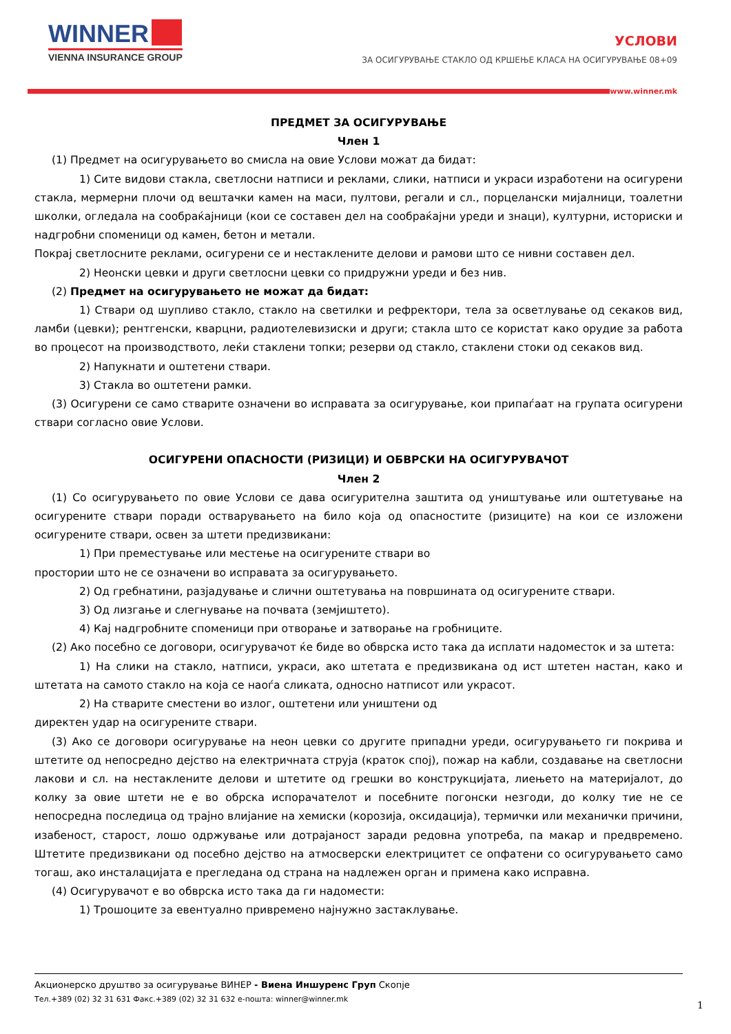WINNER
VIENNA INSURANCE GROUP
УСЛОВИ
ЗА ОСИГУРУВАЊЕ СТАКЛО ОД КРШЕЊЕ КЛАСА НА ОСИГУРУВАЊЕ 08+09
www.winner.mk
ПРЕДМЕТ ЗА ОСИГУРУВАЊЕ
Член 1
(1) Предмет на осигурувањето во смисла на овие Услови можат да бидат:
1) Сите видови стакла, светлосни натписи и реклами, слики, натписи и украси изработени на осигурени стакла, мермерни плочи од вештачки камен на маси, пултови, регали и сл., порцелански мијалници, тоалетни школки, огледала на сообраќајници (кои се составен дел на сообраќајни уреди и знаци), културни, историски и надгробни споменици од камен, бетон и метали.
Покрај светлосните реклами, осигурени се и нестаклените делови и рамови што се нивни составен дел.
2) Неонски цевки и други светлосни цевки со придружни уреди и без нив.
(2) Предмет на осигурувањето не можат да бидат:
1) Ствари од шупливо стакло, стакло на светилки и рефректори, тела за осветлување од секаков вид, ламби (цевки); рентгенски, кварцни, радиотелевизиски и други; стакла што се користат како орудие за работа во процесот на производството, леќи стаклени топки; резерви од стакло, стаклени стоки од секаков вид.
2) Напукнати и оштетени ствари.
3) Стакла во оштетени рамки.
(3) Осигурени се само стварите означени во исправата за осигурување, кои припаѓаат на групата осигурени ствари согласно овие Услови.
ОСИГУРЕНИ ОПАСНОСТИ (РИЗИЦИ) И ОБВРСКИ НА ОСИГУРУВАЧОТ
Член 2
(1) Со осигурувањето по овие Услови се дава осигурителна заштита од уништување или оштетување на осигурените ствари поради остварувањето на било која од опасностите (ризиците) на кои се изложени осигурените ствари, освен за штети предизвикани:
1) При преместување или местење на осигурените ствари во
простории што не се означени во исправата за осигурувањето.
2) Од гребнатини, разјадување и слични оштетувања на површината од осигурените ствари.
3) Од лизгање и слегнување на почвата (земјиштето).
4) Кај надгробните споменици при отворање и затворање на гробниците.
(2) Ако посебно се договори, осигурувачот ќе биде во обврска исто така да исплати надоместок и за штета:
1) На слики на стакло, натписи, украси, ако штетата е предизвикана од ист штетен настан, како и штетата на самото стакло на која се наоѓа сликата, односно натписот или украсот.
2) На стварите сместени во излог, оштетени или уништени од
директен удар на осигурените ствари.
(3) Ако се договори осигурување на неон цевки со другите припадни уреди, осигурувањето ги покрива и штетите од непосредно дејство на електричната струја (краток спој), пожар на кабли, создавање на светлосни лакови и сл. на нестаклените делови и штетите од грешки во конструкцијата, лиењето на материјалот, до колку за овие штети не е во обрска испорачателот и посебните погонски незгоди, до колку тие не се непосредна последица од трајно влијание на хемиски (корозија, оксидација), термички или механички причини, изабеност, старост, лошо одржување или дотрајаност заради редовна употреба, па макар и предвремено. Штетите предизвикани од посебно дејство на атмосверски електрицитет се опфатени со осигурувањето само тогаш, ако инсталацијата е прегледана од страна на надлежен орган и примена како исправна.
(4) Осигурувачот е во обврска исто така да ги надомести:
1) Трошоците за евентуално привремено најнужно застаклување.
Акционерско друштво за осигурување ВИНЕР - Виена Иншуренс Груп Скопје
Тел.+389 (02) 32 31 631 Факс.+389 (02) 32 31 632 е-пошта: winner@winner.mk
1